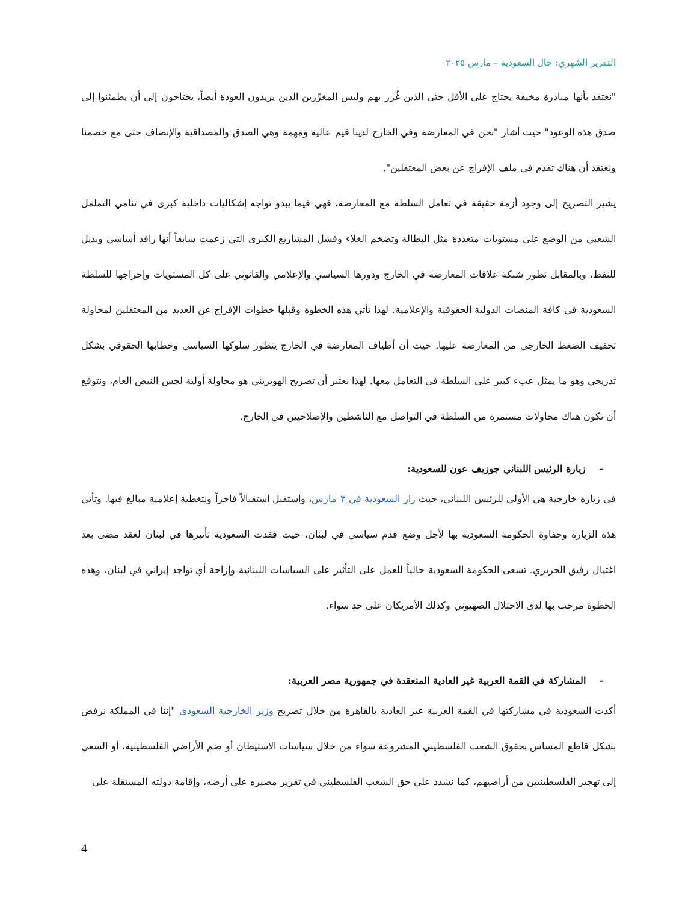التقرير الشهري: حال السعودية – مارس ٢٠٢٥
"نعتقد بأنها مبادرة مخيفة يحتاج على الأقل حتى الذين غُرر بهم وليس المغرِّرين الذين يريدون العودة أيضاً، يحتاجون إلى أن يطمئنوا إلى صدق هذه الوعود" حيث أشار "نحن في المعارضة وفي الخارج لدينا قيم عالية ومهمة وهي الصدق والمصداقية والإنصاف حتى مع خصمنا ونعتقد أن هناك تقدم في ملف الإفراج عن بعض المعتقلين".
يشير التصريح إلى وجود أزمة حقيقة في تعامل السلطة مع المعارضة، فهي فيما يبدو تواجه إشكاليات داخلية كبرى في تنامي التململ الشعبي من الوضع على مستويات متعددة مثل البطالة وتضخم الغلاء وفشل المشاريع الكبرى التي زعمت سابقاً أنها رافد أساسي وبديل للنفط، وبالمقابل تطور شبكة علاقات المعارضة في الخارج ودورها السياسي والإعلامي والقانوني على كل المستويات وإحراجها للسلطة السعودية في كافة المنصات الدولية الحقوقية والإعلامية. لهذا تأتي هذه الخطوة وقبلها خطوات الإفراج عن العديد من المعتقلين لمحاولة تخفيف الضغط الخارجي من المعارضة عليها. حيث أن أطياف المعارضة في الخارج يتطور سلوكها السياسي وخطابها الحقوقي بشكل تدريجي وهو ما يمثل عبء كبير على السلطة في التعامل معها. لهذا نعتبر أن تصريح الهويريني هو محاولة أولية لجس النبض العام، ونتوقع أن تكون هناك محاولات مستمرة من السلطة في التواصل مع الناشطين والإصلاحيين في الخارج.
– زيارة الرئيس اللبناني جوزيف عون للسعودية:
في زيارة خارجية هي الأولى للرئيس اللبناني، حيث زار السعودية في ٣ مارس، واستقبل استقبالاً فاخراً وبتغطية إعلامية مبالغ فيها. وتأتي هذه الزيارة وحفاوة الحكومة السعودية بها لأجل وضع قدم سياسي في لبنان، حيث فقدت السعودية تأثيرها في لبنان لعقد مضى بعد اغتيال رفيق الحريري. تسعى الحكومة السعودية حالياً للعمل على التأثير على السياسات اللبنانية وإزاحة أي تواجد إيراني في لبنان، وهذه الخطوة مرحب بها لدى الاحتلال الصهيوني وكذلك الأمريكان على حد سواء.
– المشاركة في القمة العربية غير العادية المنعقدة في جمهورية مصر العربية:
أكدت السعودية في مشاركتها في القمة العربية غير العادية بالقاهرة من خلال تصريح وزير الخارجية السعودي "إننا في المملكة نرفض بشكل قاطع المساس بحقوق الشعب الفلسطيني المشروعة سواء من خلال سياسات الاستيطان أو ضم الأراضي الفلسطينية، أو السعي إلى تهجير الفلسطينيين من أراضيهم، كما نشدد على حق الشعب الفلسطيني في تقرير مصيره على أرضه، وإقامة دولته المستقلة على
4